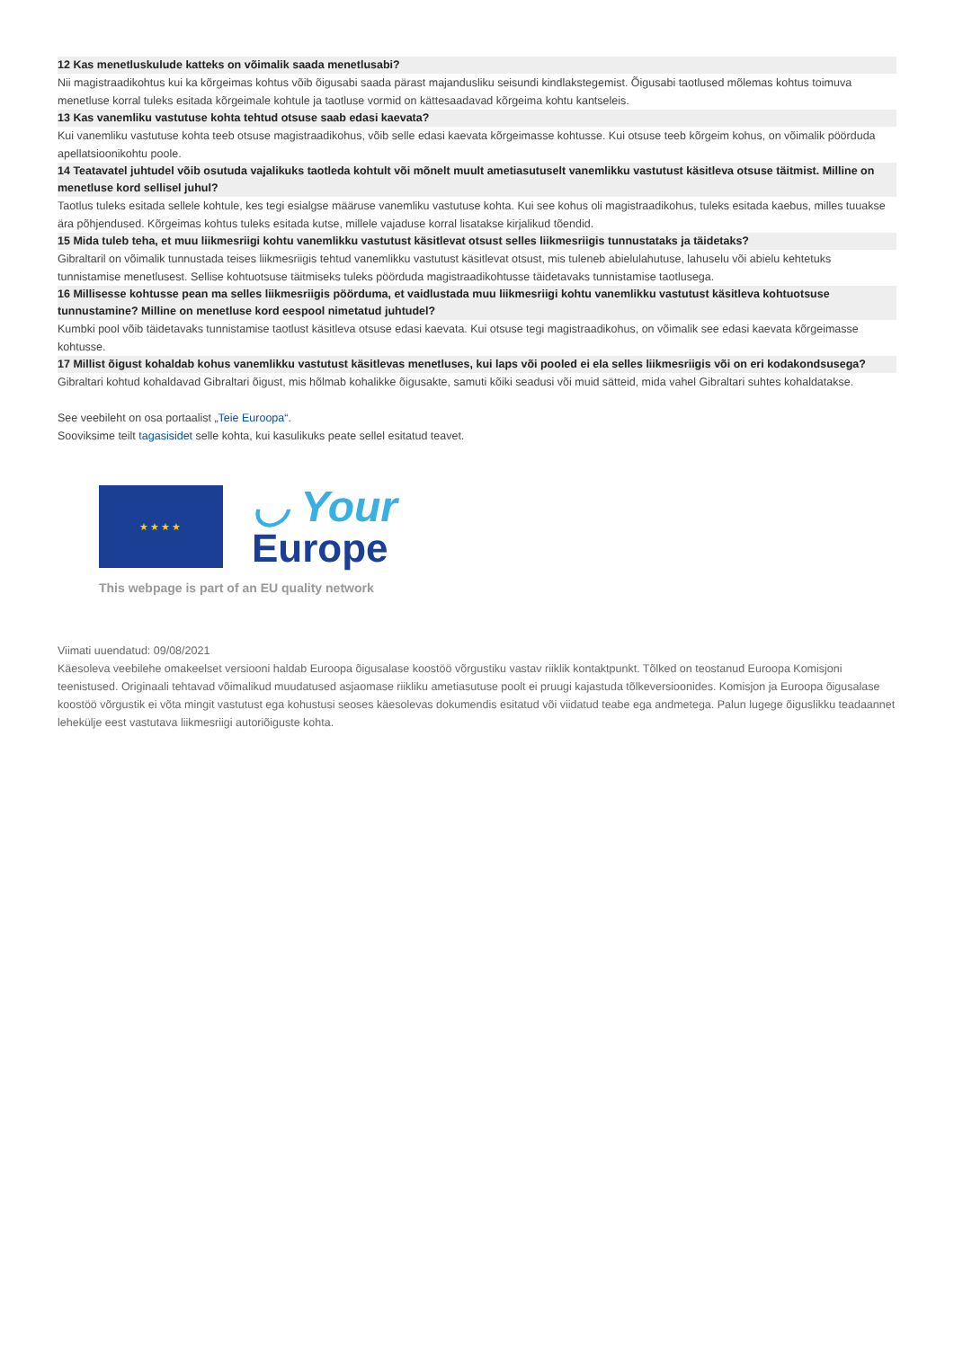12 Kas menetluskulude katteks on võimalik saada menetlusabi?
Nii magistraadikohtus kui ka kõrgeimas kohtus võib õigusabi saada pärast majandusliku seisundi kindlakstegemist. Õigusabi taotlused mõlemas kohtus toimuva menetluse korral tuleks esitada kõrgeimale kohtule ja taotluse vormid on kättesaadavad kõrgeima kohtu kantseleis.
13 Kas vanemliku vastutuse kohta tehtud otsuse saab edasi kaevata?
Kui vanemliku vastutuse kohta teeb otsuse magistraadikohus, võib selle edasi kaevata kõrgeimasse kohtusse. Kui otsuse teeb kõrgeim kohus, on võimalik pöörduda apellatsioonikohtu poole.
14 Teatavatel juhtudel võib osutuda vajalikuks taotleda kohtult või mõnelt muult ametiasutuselt vanemlikku vastutust käsitleva otsuse täitmist. Milline on menetluse kord sellisel juhul?
Taotlus tuleks esitada sellele kohtule, kes tegi esialgse määruse vanemliku vastutuse kohta. Kui see kohus oli magistraadikohus, tuleks esitada kaebus, milles tuuakse ära põhjendused. Kõrgeimas kohtus tuleks esitada kutse, millele vajaduse korral lisatakse kirjalikud tõendid.
15 Mida tuleb teha, et muu liikmesriigi kohtu vanemlikku vastutust käsitlevat otsust selles liikmesriigis tunnustataks ja täidetaks?
Gibraltaril on võimalik tunnustada teises liikmesriigis tehtud vanemlikku vastutust käsitlevat otsust, mis tuleneb abielulahutuse, lahuselu või abielu kehtetuks tunnistamise menetlusest. Sellise kohtuotsuse täitmiseks tuleks pöörduda magistraadikohtusse täidetavaks tunnistamise taotlusega.
16 Millisesse kohtusse pean ma selles liikmesriigis pöörduma, et vaidlustada muu liikmesriigi kohtu vanemlikku vastutust käsitleva kohtuotsuse tunnustamine? Milline on menetluse kord eespool nimetatud juhtudel?
Kumbki pool võib täidetavaks tunnistamise taotlust käsitleva otsuse edasi kaevata. Kui otsuse tegi magistraadikohus, on võimalik see edasi kaevata kõrgeimasse kohtusse.
17 Millist õigust kohaldab kohus vanemlikku vastutust käsitlevas menetluses, kui laps või pooled ei ela selles liikmesriigis või on eri kodakondsusega?
Gibraltari kohtud kohaldavad Gibraltari õigust, mis hõlmab kohalikke õigusakte, samuti kõiki seadusi või muid sätteid, mida vahel Gibraltari suhtes kohaldatakse.
See veebileht on osa portaalist „Teie Euroopa“.
Sooviksime teilt tagasisidet selle kohta, kui kasulikuks peate sellel esitatud teavet.
★★★★
◡ Your
Europe
This webpage is part of an EU quality network
Viimati uuendatud: 09/08/2021
Käesoleva veebilehe omakeelset versiooni haldab Euroopa õigusalase koostöö võrgustiku vastav riiklik kontaktpunkt. Tõlked on teostanud Euroopa Komisjoni teenistused. Originaali tehtavad võimalikud muudatused asjaomase riikliku ametiasutuse poolt ei pruugi kajastuda tõlkeversioonides. Komisjon ja Euroopa õigusalase koostöö võrgustik ei võta mingit vastutust ega kohustusi seoses käesolevas dokumendis esitatud või viidatud teabe ega andmetega. Palun lugege õiguslikku teadaannet lehekülje eest vastutava liikmesriigi autoriõiguste kohta.